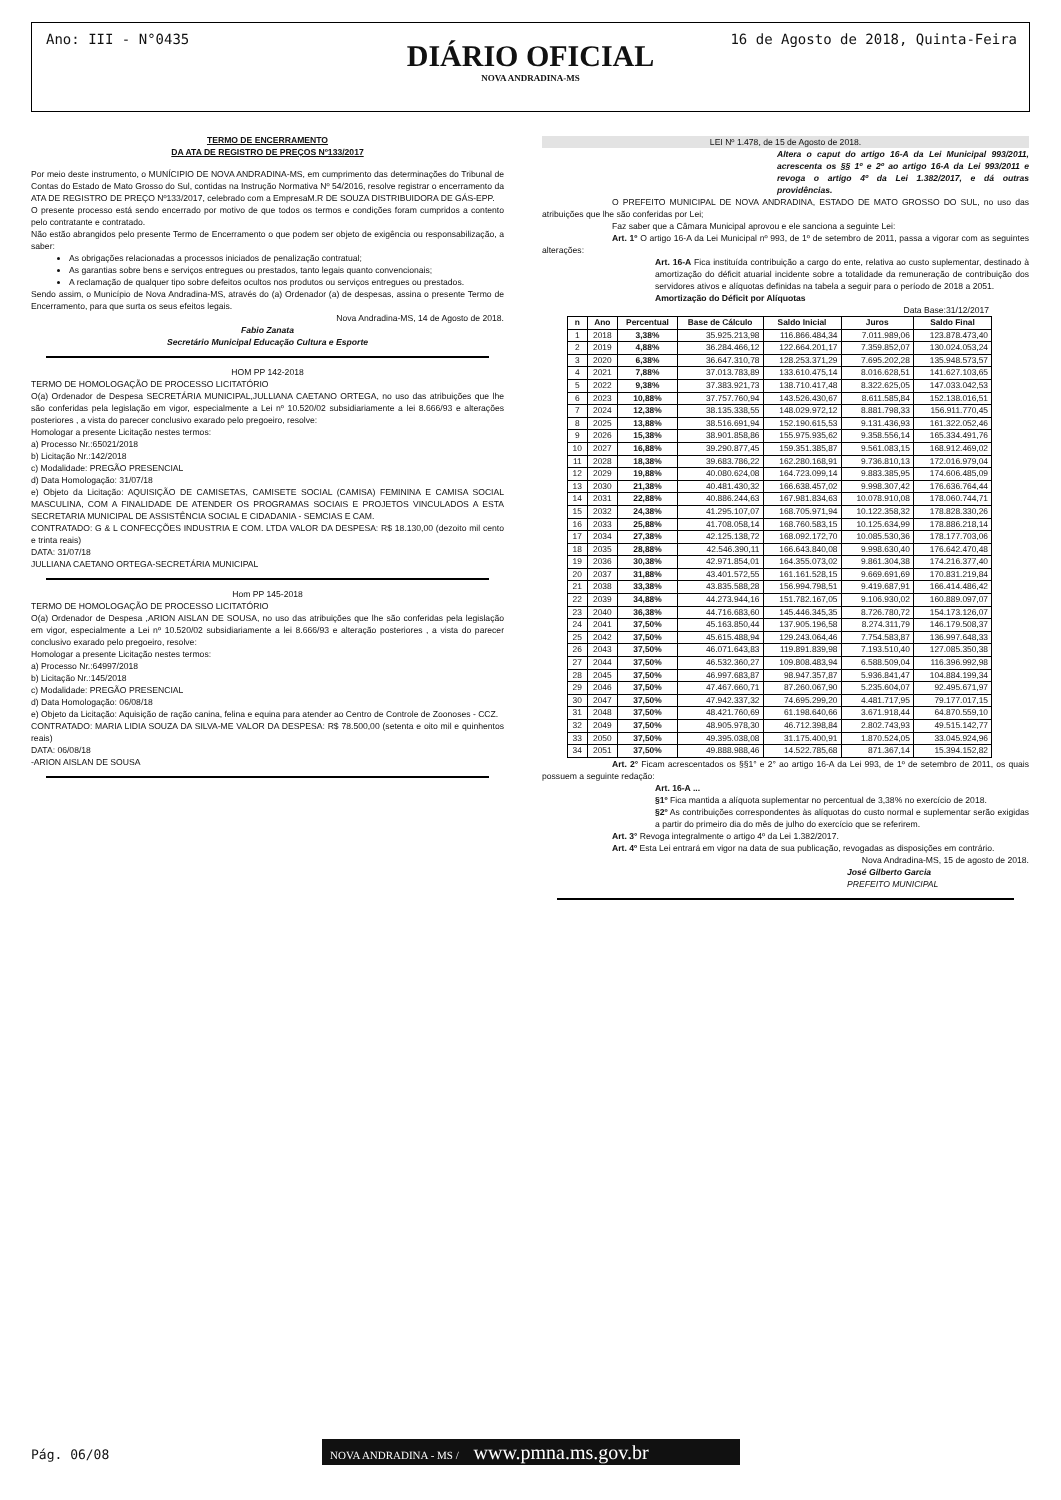Ano: III - N°0435
DIÁRIO OFICIAL
NOVA ANDRADINA-MS
16 de Agosto de 2018, Quinta-Feira
TERMO DE ENCERRAMENTO
DA ATA DE REGISTRO DE PREÇOS Nº133/2017
Por meio deste instrumento, o MUNÍCIPIO DE NOVA ANDRADINA-MS, em cumprimento das determinações do Tribunal de Contas do Estado de Mato Grosso do Sul, contidas na Instrução Normativa Nº 54/2016, resolve registrar o encerramento da ATA DE REGISTRO DE PREÇO Nº133/2017, celebrado com a EmpresaM.R DE SOUZA DISTRIBUIDORA DE GÁS-EPP.
O presente processo está sendo encerrado por motivo de que todos os termos e condições foram cumpridos a contento pelo contratante e contratado.
Não estão abrangidos pelo presente Termo de Encerramento o que podem ser objeto de exigência ou responsabilização, a saber:
As obrigações relacionadas a processos iniciados de penalização contratual;
As garantias sobre bens e serviços entregues ou prestados, tanto legais quanto convencionais;
A reclamação de qualquer tipo sobre defeitos ocultos nos produtos ou serviços entregues ou prestados.
Sendo assim, o Município de Nova Andradina-MS, através do (a) Ordenador (a) de despesas, assina o presente Termo de Encerramento, para que surta os seus efeitos legais.
Nova Andradina-MS, 14 de Agosto de 2018.
Fabio Zanata
Secretário Municipal Educação Cultura e Esporte
HOM PP 142-2018
TERMO DE HOMOLOGAÇÃO DE PROCESSO LICITATÓRIO
O(a) Ordenador de Despesa SECRETÁRIA MUNICIPAL,JULLIANA CAETANO ORTEGA, no uso das atribuições que lhe são conferidas pela legislação em vigor, especialmente a Lei nº 10.520/02 subsidiariamente a lei 8.666/93 e alterações posteriores , a vista do parecer conclusivo exarado pelo pregoeiro, resolve:
Homologar a presente Licitação nestes termos:
a) Processo Nr.:65021/2018
b) Licitação Nr.:142/2018
c) Modalidade: PREGÃO PRESENCIAL
d) Data Homologação: 31/07/18
e) Objeto da Licitação: AQUISIÇÃO DE CAMISETAS, CAMISETE SOCIAL (CAMISA) FEMININA E CAMISA SOCIAL MASCULINA, COM A FINALIDADE DE ATENDER OS PROGRAMAS SOCIAIS E PROJETOS VINCULADOS A ESTA SECRETARIA MUNICIPAL DE ASSISTÊNCIA SOCIAL E CIDADANIA - SEMCIAS E CAM.
CONTRATADO: G & L CONFECÇÕES INDUSTRIA E COM. LTDA VALOR DA DESPESA: R$ 18.130,00 (dezoito mil cento e trinta reais)
DATA: 31/07/18
JULLIANA CAETANO ORTEGA-SECRETÁRIA MUNICIPAL
Hom PP 145-2018
TERMO DE HOMOLOGAÇÃO DE PROCESSO LICITATÓRIO
O(a) Ordenador de Despesa ,ARION AISLAN DE SOUSA, no uso das atribuições que lhe são conferidas pela legislação em vigor, especialmente a Lei nº 10.520/02 subsidiariamente a lei 8.666/93 e alteração posteriores , a vista do parecer conclusivo exarado pelo pregoeiro, resolve:
Homologar a presente Licitação nestes termos:
a) Processo Nr.:64997/2018
b) Licitação Nr.:145/2018
c) Modalidade: PREGÃO PRESENCIAL
d) Data Homologação: 06/08/18
e) Objeto da Licitação: Aquisição de ração canina, felina e equina para atender ao Centro de Controle de Zoonoses - CCZ.
CONTRATADO: MARIA LIDIA SOUZA DA SILVA-ME VALOR DA DESPESA: R$ 78.500,00 (setenta e oito mil e quinhentos reais)
DATA: 06/08/18
-ARION AISLAN DE SOUSA
LEI Nº 1.478, de 15 de Agosto de 2018.
Altera o caput do artigo 16-A da Lei Municipal 993/2011, acrescenta os §§ 1º e 2º ao artigo 16-A da Lei 993/2011 e revoga o artigo 4º da Lei 1.382/2017, e dá outras providências.
O PREFEITO MUNICIPAL DE NOVA ANDRADINA, ESTADO DE MATO GROSSO DO SUL, no uso das atribuições que lhe são conferidas por Lei;
Faz saber que a Câmara Municipal aprovou e ele sanciona a seguinte Lei:
Art. 1º O artigo 16-A da Lei Municipal nº 993, de 1º de setembro de 2011, passa a vigorar com as seguintes alterações:
Art. 16-A Fica instituída contribuição a cargo do ente, relativa ao custo suplementar, destinado à amortização do déficit atuarial incidente sobre a totalidade da remuneração de contribuição dos servidores ativos e alíquotas definidas na tabela a seguir para o período de 2018 a 2051.
Amortização do Déficit por Alíquotas
Data Base:31/12/2017
| n | Ano | Percentual | Base de Cálculo | Saldo Inicial | Juros | Saldo Final |
| --- | --- | --- | --- | --- | --- | --- |
| 1 | 2018 | 3,38% | 35.925.213,98 | 116.866.484,34 | 7.011.989,06 | 123.878.473,40 |
| 2 | 2019 | 4,88% | 36.284.466,12 | 122.664.201,17 | 7.359.852,07 | 130.024.053,24 |
| 3 | 2020 | 6,38% | 36.647.310,78 | 128.253.371,29 | 7.695.202,28 | 135.948.573,57 |
| 4 | 2021 | 7,88% | 37.013.783,89 | 133.610.475,14 | 8.016.628,51 | 141.627.103,65 |
| 5 | 2022 | 9,38% | 37.383.921,73 | 138.710.417,48 | 8.322.625,05 | 147.033.042,53 |
| 6 | 2023 | 10,88% | 37.757.760,94 | 143.526.430,67 | 8.611.585,84 | 152.138.016,51 |
| 7 | 2024 | 12,38% | 38.135.338,55 | 148.029.972,12 | 8.881.798,33 | 156.911.770,45 |
| 8 | 2025 | 13,88% | 38.516.691,94 | 152.190.615,53 | 9.131.436,93 | 161.322.052,46 |
| 9 | 2026 | 15,38% | 38.901.858,86 | 155.975.935,62 | 9.358.556,14 | 165.334.491,76 |
| 10 | 2027 | 16,88% | 39.290.877,45 | 159.351.385,87 | 9.561.083,15 | 168.912.469,02 |
| 11 | 2028 | 18,38% | 39.683.786,22 | 162.280.168,91 | 9.736.810,13 | 172.016.979,04 |
| 12 | 2029 | 19,88% | 40.080.624,08 | 164.723.099,14 | 9.883.385,95 | 174.606.485,09 |
| 13 | 2030 | 21,38% | 40.481.430,32 | 166.638.457,02 | 9.998.307,42 | 176.636.764,44 |
| 14 | 2031 | 22,88% | 40.886.244,63 | 167.981.834,63 | 10.078.910,08 | 178.060.744,71 |
| 15 | 2032 | 24,38% | 41.295.107,07 | 168.705.971,94 | 10.122.358,32 | 178.828.330,26 |
| 16 | 2033 | 25,88% | 41.708.058,14 | 168.760.583,15 | 10.125.634,99 | 178.886.218,14 |
| 17 | 2034 | 27,38% | 42.125.138,72 | 168.092.172,70 | 10.085.530,36 | 178.177.703,06 |
| 18 | 2035 | 28,88% | 42.546.390,11 | 166.643.840,08 | 9.998.630,40 | 176.642.470,48 |
| 19 | 2036 | 30,38% | 42.971.854,01 | 164.355.073,02 | 9.861.304,38 | 174.216.377,40 |
| 20 | 2037 | 31,88% | 43.401.572,55 | 161.161.528,15 | 9.669.691,69 | 170.831.219,84 |
| 21 | 2038 | 33,38% | 43.835.588,28 | 156.994.798,51 | 9.419.687,91 | 166.414.486,42 |
| 22 | 2039 | 34,88% | 44.273.944,16 | 151.782.167,05 | 9.106.930,02 | 160.889.097,07 |
| 23 | 2040 | 36,38% | 44.716.683,60 | 145.446.345,35 | 8.726.780,72 | 154.173.126,07 |
| 24 | 2041 | 37,50% | 45.163.850,44 | 137.905.196,58 | 8.274.311,79 | 146.179.508,37 |
| 25 | 2042 | 37,50% | 45.615.488,94 | 129.243.064,46 | 7.754.583,87 | 136.997.648,33 |
| 26 | 2043 | 37,50% | 46.071.643,83 | 119.891.839,98 | 7.193.510,40 | 127.085.350,38 |
| 27 | 2044 | 37,50% | 46.532.360,27 | 109.808.483,94 | 6.588.509,04 | 116.396.992,98 |
| 28 | 2045 | 37,50% | 46.997.683,87 | 98.947.357,87 | 5.936.841,47 | 104.884.199,34 |
| 29 | 2046 | 37,50% | 47.467.660,71 | 87.260.067,90 | 5.235.604,07 | 92.495.671,97 |
| 30 | 2047 | 37,50% | 47.942.337,32 | 74.695.299,20 | 4.481.717,95 | 79.177.017,15 |
| 31 | 2048 | 37,50% | 48.421.760,69 | 61.198.640,66 | 3.671.918,44 | 64.870.559,10 |
| 32 | 2049 | 37,50% | 48.905.978,30 | 46.712.398,84 | 2.802.743,93 | 49.515.142,77 |
| 33 | 2050 | 37,50% | 49.395.038,08 | 31.175.400,91 | 1.870.524,05 | 33.045.924,96 |
| 34 | 2051 | 37,50% | 49.888.988,46 | 14.522.785,68 | 871.367,14 | 15.394.152,82 |
Art. 2° Ficam acrescentados os §§1° e 2° ao artigo 16-A da Lei 993, de 1º de setembro de 2011, os quais possuem a seguinte redação:
Art. 16-A ...
§1º Fica mantida a alíquota suplementar no percentual de 3,38% no exercício de 2018.
§2º As contribuições correspondentes às alíquotas do custo normal e suplementar serão exigidas a partir do primeiro dia do mês de julho do exercício que se referirem.
Art. 3° Revoga integralmente o artigo 4º da Lei 1.382/2017.
Art. 4º Esta Lei entrará em vigor na data de sua publicação, revogadas as disposições em contrário.
Nova Andradina-MS, 15 de agosto de 2018.
José Gilberto Garcia
PREFEITO MUNICIPAL
Pág. 06/08
NOVA ANDRADINA - MS / www.pmna.ms.gov.br